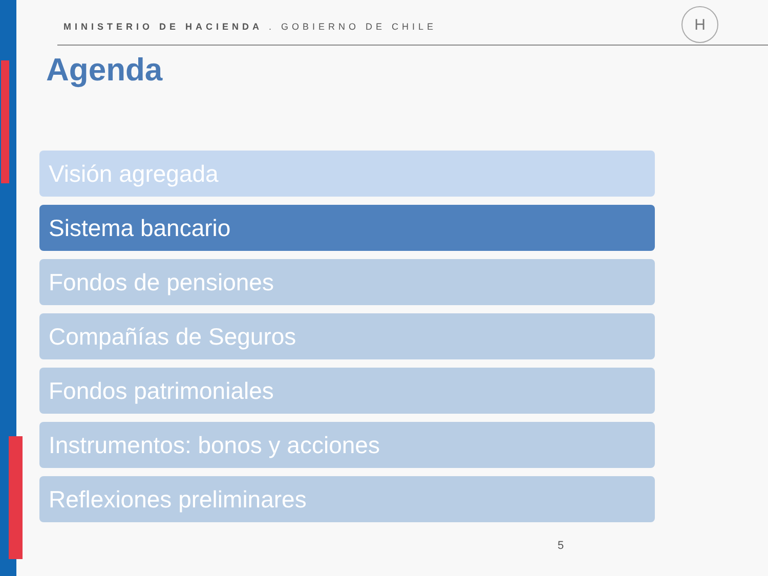MINISTERIO DE HACIENDA . GOBIERNO DE CHILE
H
Agenda
Visión agregada
Sistema bancario
Fondos de pensiones
Compañías de Seguros
Fondos patrimoniales
Instrumentos: bonos y acciones
Reflexiones preliminares
5